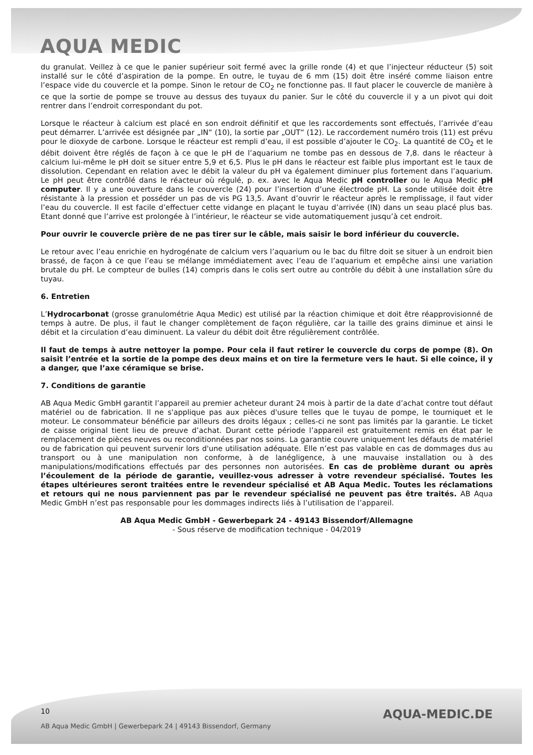AQUA MEDIC
du granulat. Veillez à ce que le panier supérieur soit fermé avec la grille ronde (4) et que l’injecteur réducteur (5) soit installé sur le côté d’aspiration de la pompe. En outre, le tuyau de 6 mm (15) doit être inséré comme liaison entre l’espace vide du couvercle et la pompe. Sinon le retour de CO<sub>2</sub> ne fonctionne pas. Il faut placer le couvercle de manière à ce que la sortie de pompe se trouve au dessus des tuyaux du panier. Sur le côté du couvercle il y a un pivot qui doit rentrer dans l’endroit correspondant du pot.
Lorsque le réacteur à calcium est placé en son endroit définitif et que les raccordements sont effectués, l’arrivée d’eau peut démarrer. L’arrivée est désignée par „IN“ (10), la sortie par „OUT“ (12). Le raccordement numéro trois (11) est prévu pour le dioxyde de carbone. Lorsque le réacteur est rempli d’eau, il est possible d’ajouter le CO<sub>2</sub>. La quantité de CO<sub>2</sub> et le débit doivent être réglés de façon à ce que le pH de l’aquarium ne tombe pas en dessous de 7,8. dans le réacteur à calcium lui-même le pH doit se situer entre 5,9 et 6,5. Plus le pH dans le réacteur est faible plus important est le taux de dissolution. Cependant en relation avec le débit la valeur du pH va également diminuer plus fortement dans l’aquarium. Le pH peut être contrôlé dans le réacteur où régulé, p. ex. avec le Aqua Medic pH controller ou le Aqua Medic pH computer. Il y a une ouverture dans le couvercle (24) pour l’insertion d’une électrode pH. La sonde utilisée doit être résistante à la pression et posséder un pas de vis PG 13,5. Avant d’ouvrir le réacteur après le remplissage, il faut vider l’eau du couvercle. Il est facile d’effectuer cette vidange en plaçant le tuyau d’arrivée (IN) dans un seau placé plus bas. Etant donné que l’arrive est prolongée à l’intérieur, le réacteur se vide automatiquement jusqu’à cet endroit.
Pour ouvrir le couvercle prière de ne pas tirer sur le câble, mais saisir le bord inférieur du couvercle.
Le retour avec l’eau enrichie en hydrogénate de calcium vers l’aquarium ou le bac du filtre doit se situer à un endroit bien brassé, de façon à ce que l’eau se mélange immédiatement avec l’eau de l’aquarium et empêche ainsi une variation brutale du pH. Le compteur de bulles (14) compris dans le colis sert outre au contrôle du débit à une installation sûre du tuyau.
6. Entretien
L’Hydrocarbonat (grosse granulométrie Aqua Medic) est utilisé par la réaction chimique et doit être réapprovisionné de temps à autre. De plus, il faut le changer complètement de façon régulière, car la taille des grains diminue et ainsi le débit et la circulation d’eau diminuent. La valeur du débit doit être régulièrement contrôlée.
Il faut de temps à autre nettoyer la pompe. Pour cela il faut retirer le couvercle du corps de pompe (8). On saisit l’entrée et la sortie de la pompe des deux mains et on tire la fermeture vers le haut. Si elle coince, il y a danger, que l’axe céramique se brise.
7. Conditions de garantie
AB Aqua Medic GmbH garantit l’appareil au premier acheteur durant 24 mois à partir de la date d’achat contre tout défaut matériel ou de fabrication. Il ne s'applique pas aux pièces d'usure telles que le tuyau de pompe, le tourniquet et le moteur. Le consommateur bénéficie par ailleurs des droits légaux ; celles-ci ne sont pas limités par la garantie. Le ticket de caisse original tient lieu de preuve d’achat. Durant cette période l’appareil est gratuitement remis en état par le remplacement de pièces neuves ou reconditionnées par nos soins. La garantie couvre uniquement les défauts de matériel ou de fabrication qui peuvent survenir lors d'une utilisation adéquate. Elle n’est pas valable en cas de dommages dus au transport ou à une manipulation non conforme, à de lanégligence, à une mauvaise installation ou à des manipulations/modifications effectués par des personnes non autorisées. En cas de problème durant ou après l’écoulement de la période de garantie, veuillez-vous adresser à votre revendeur spécialisé. Toutes les étapes ultérieures seront traitées entre le revendeur spécialisé et AB Aqua Medic. Toutes les réclamations et retours qui ne nous parviennent pas par le revendeur spécialisé ne peuvent pas être traités. AB Aqua Medic GmbH n’est pas responsable pour les dommages indirects liés à l’utilisation de l’appareil.
AB Aqua Medic GmbH - Gewerbepark 24 - 49143 Bissendorf/Allemagne
- Sous réserve de modification technique - 04/2019
10
AQUA-MEDIC.DE
AB Aqua Medic GmbH | Gewerbepark 24 | 49143 Bissendorf, Germany